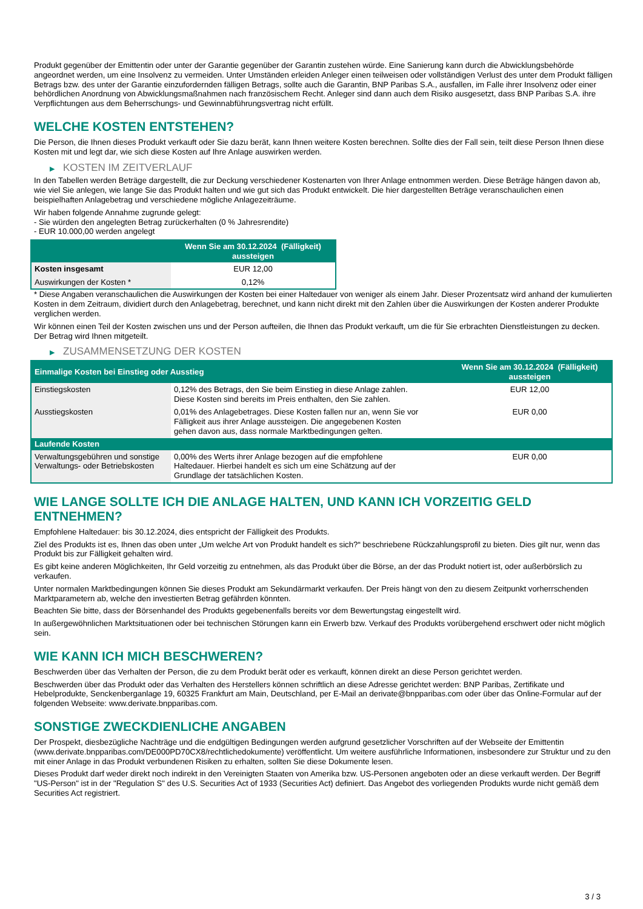Produkt gegenüber der Emittentin oder unter der Garantie gegenüber der Garantin zustehen würde. Eine Sanierung kann durch die Abwicklungsbehörde angeordnet werden, um eine Insolvenz zu vermeiden. Unter Umständen erleiden Anleger einen teilweisen oder vollständigen Verlust des unter dem Produkt fälligen Betrags bzw. des unter der Garantie einzufordernden fälligen Betrags, sollte auch die Garantin, BNP Paribas S.A., ausfallen, im Falle ihrer Insolvenz oder einer behördlichen Anordnung von Abwicklungsmaßnahmen nach französischem Recht. Anleger sind dann auch dem Risiko ausgesetzt, dass BNP Paribas S.A. ihre Verpflichtungen aus dem Beherrschungs- und Gewinnabführungsvertrag nicht erfüllt.
WELCHE KOSTEN ENTSTEHEN?
Die Person, die Ihnen dieses Produkt verkauft oder Sie dazu berät, kann Ihnen weitere Kosten berechnen. Sollte dies der Fall sein, teilt diese Person Ihnen diese Kosten mit und legt dar, wie sich diese Kosten auf Ihre Anlage auswirken werden.
▶ KOSTEN IM ZEITVERLAUF
In den Tabellen werden Beträge dargestellt, die zur Deckung verschiedener Kostenarten von Ihrer Anlage entnommen werden. Diese Beträge hängen davon ab, wie viel Sie anlegen, wie lange Sie das Produkt halten und wie gut sich das Produkt entwickelt. Die hier dargestellten Beträge veranschaulichen einen beispielhaften Anlagebetrag und verschiedene mögliche Anlagezeiträume.
Wir haben folgende Annahme zugrunde gelegt:
- Sie würden den angelegten Betrag zurückerhalten (0 % Jahresrendite)
- EUR 10.000,00 werden angelegt
| | Wenn Sie am 30.12.2024 (Fälligkeit) aussteigen |
| --- | --- |
| Kosten insgesamt | EUR 12,00 |
| Auswirkungen der Kosten * | 0,12% |
* Diese Angaben veranschaulichen die Auswirkungen der Kosten bei einer Haltedauer von weniger als einem Jahr. Dieser Prozentsatz wird anhand der kumulierten Kosten in dem Zeitraum, dividiert durch den Anlagebetrag, berechnet, und kann nicht direkt mit den Zahlen über die Auswirkungen der Kosten anderer Produkte verglichen werden.
Wir können einen Teil der Kosten zwischen uns und der Person aufteilen, die Ihnen das Produkt verkauft, um die für Sie erbrachten Dienstleistungen zu decken. Der Betrag wird Ihnen mitgeteilt.
▶ ZUSAMMENSETZUNG DER KOSTEN
| Einmalige Kosten bei Einstieg oder Ausstieg | | Wenn Sie am 30.12.2024 (Fälligkeit) aussteigen |
| --- | --- | --- |
| Einstiegskosten | 0,12% des Betrags, den Sie beim Einstieg in diese Anlage zahlen. Diese Kosten sind bereits im Preis enthalten, den Sie zahlen. | EUR 12,00 |
| Ausstiegskosten | 0,01% des Anlagebetrages. Diese Kosten fallen nur an, wenn Sie vor Fälligkeit aus ihrer Anlage aussteigen. Die angegebenen Kosten gehen davon aus, dass normale Marktbedingungen gelten. | EUR 0,00 |
| Laufende Kosten | | |
| Verwaltungsgebühren und sonstige Verwaltungs- oder Betriebskosten | 0,00% des Werts ihrer Anlage bezogen auf die empfohlene Haltedauer. Hierbei handelt es sich um eine Schätzung auf der Grundlage der tatsächlichen Kosten. | EUR 0,00 |
WIE LANGE SOLLTE ICH DIE ANLAGE HALTEN, UND KANN ICH VORZEITIG GELD ENTNEHMEN?
Empfohlene Haltedauer: bis 30.12.2024, dies entspricht der Fälligkeit des Produkts.
Ziel des Produkts ist es, Ihnen das oben unter „Um welche Art von Produkt handelt es sich?“ beschriebene Rückzahlungsprofil zu bieten. Dies gilt nur, wenn das Produkt bis zur Fälligkeit gehalten wird.
Es gibt keine anderen Möglichkeiten, Ihr Geld vorzeitig zu entnehmen, als das Produkt über die Börse, an der das Produkt notiert ist, oder außerbörslich zu verkaufen.
Unter normalen Marktbedingungen können Sie dieses Produkt am Sekundärmarkt verkaufen. Der Preis hängt von den zu diesem Zeitpunkt vorherrschenden Marktparametern ab, welche den investierten Betrag gefährden könnten.
Beachten Sie bitte, dass der Börsenhandel des Produkts gegebenenfalls bereits vor dem Bewertungstag eingestellt wird.
In außergewöhnlichen Marktsituationen oder bei technischen Störungen kann ein Erwerb bzw. Verkauf des Produkts vorübergehend erschwert oder nicht möglich sein.
WIE KANN ICH MICH BESCHWEREN?
Beschwerden über das Verhalten der Person, die zu dem Produkt berät oder es verkauft, können direkt an diese Person gerichtet werden.
Beschwerden über das Produkt oder das Verhalten des Herstellers können schriftlich an diese Adresse gerichtet werden: BNP Paribas, Zertifikate und Hebelprodukte, Senckenberganlage 19, 60325 Frankfurt am Main, Deutschland, per E-Mail an derivate@bnpparibas.com oder über das Online-Formular auf der folgenden Webseite: www.derivate.bnpparibas.com.
SONSTIGE ZWECKDIENLICHE ANGABEN
Der Prospekt, diesbezügliche Nachträge und die endgültigen Bedingungen werden aufgrund gesetzlicher Vorschriften auf der Webseite der Emittentin (www.derivate.bnpparibas.com/DE000PD70CX8/rechtlichedokumente) veröffentlicht. Um weitere ausführliche Informationen, insbesondere zur Struktur und zu den mit einer Anlage in das Produkt verbundenen Risiken zu erhalten, sollten Sie diese Dokumente lesen.
Dieses Produkt darf weder direkt noch indirekt in den Vereinigten Staaten von Amerika bzw. US-Personen angeboten oder an diese verkauft werden. Der Begriff "US-Person" ist in der "Regulation S" des U.S. Securities Act of 1933 (Securities Act) definiert. Das Angebot des vorliegenden Produkts wurde nicht gemäß dem Securities Act registriert.
3 / 3